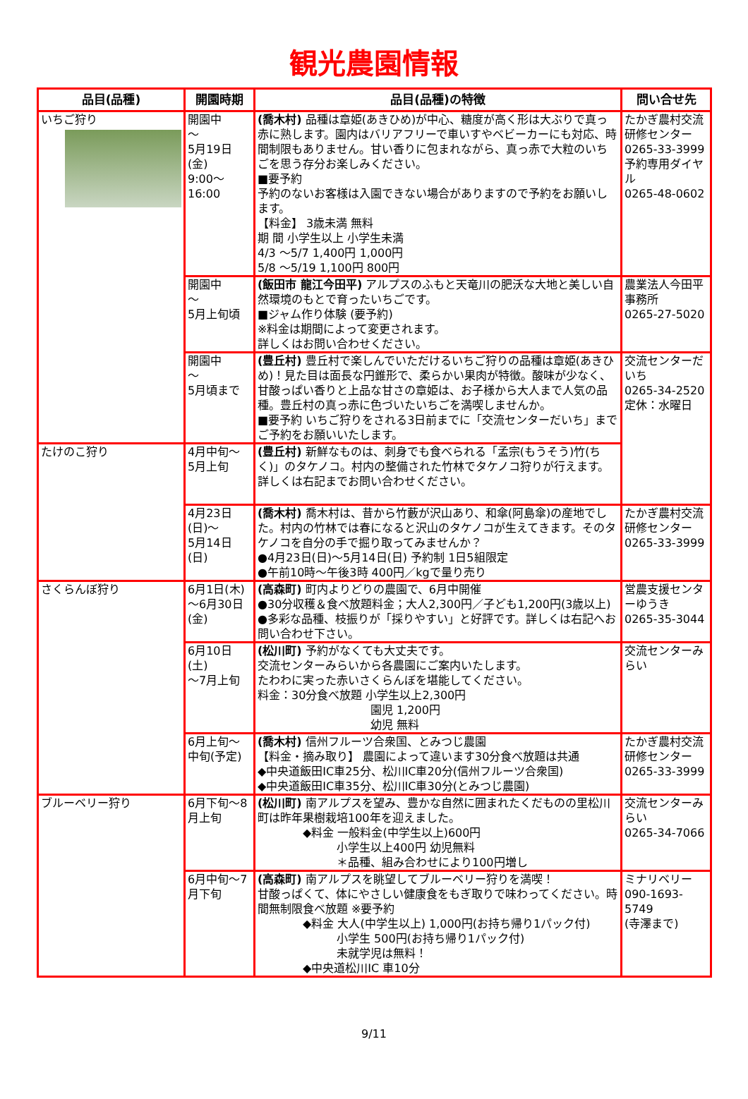観光農園情報
| 品目(品種) | 開園時期 | 品目(品種)の特徴 | 問い合せ先 |
| --- | --- | --- | --- |
| いちご狩り | 開園中 ～ 5月19日 (金) 9:00～16:00 | (喬木村) 品種は章姫(あきひめ)が中心、糖度が高く形は大ぶりで真っ赤に熟します。園内はバリアフリーで車いすやベビーカーにも対応、時間制限もありません。甘い香りに包まれながら、真っ赤で大粒のいちごを思う存分お楽しみください。 ■要予約 予約のないお客様は入園できない場合がありますので予約をお願いします。 【料金】 3歳未満 無料 期 間 小学生以上 小学生未満 4/3 ～5/7 1,400円 1,000円 5/8 ～5/19 1,100円 800円 | たかぎ農村交流研修センター 0265-33-3999 予約専用ダイヤル 0265-48-0602 |
| | 開園中 ～ 5月上旬頃 | (飯田市 龍江今田平) アルプスのふもと天竜川の肥沃な大地と美しい自然環境のもとで育ったいちごです。 ■ジャム作り体験 (要予約) ※料金は期間によって変更されます。 詳しくはお問い合わせください。 | 農業法人今田平事務所 0265-27-5020 |
| | 開園中 ～ 5月頃まで | (豊丘村) 豊丘村で楽しんでいただけるいちご狩りの品種は章姫(あきひめ)！見た目は面長な円錐形で、柔らかい果肉が特徴。酸味が少なく、甘酸っぱい香りと上品な甘さの章姫は、お子様から大人まで人気の品種。豊丘村の真っ赤に色づいたいちごを満喫しませんか。 ■要予約 いちご狩りをされる3日前までに「交流センターだいち」までご予約をお願いいたします。 | 交流センターだいち 0265-34-2520 定休：水曜日 |
| たけのこ狩り | 4月中旬～ 5月上旬 | (豊丘村) 新鮮なものは、刺身でも食べられる「孟宗(もうそう)竹(ちく)」のタケノコ。村内の整備された竹林でタケノコ狩りが行えます。 詳しくは右記までお問い合わせください。 | |
| | 4月23日 (日)～ 5月14日 (日) | (喬木村) 喬木村は、昔から竹藪が沢山あり、和傘(阿島傘)の産地でした。村内の竹林では春になると沢山のタケノコが生えてきます。そのタケノコを自分の手で掘り取ってみませんか？ ●4月23日(日)～5月14日(日) 予約制 1日5組限定 ●午前10時～午後3時 400円／kgで量り売り | たかぎ農村交流研修センター 0265-33-3999 |
| さくらんぼ狩り | 6月1日(木)～6月30日(金) | (高森町) 町内よりどりの農園で、6月中開催 ●30分収穫＆食べ放題料金；大人2,300円／子ども1,200円(3歳以上) ●多彩な品種、枝振りが「採りやすい」と好評です。詳しくは右記へお問い合わせ下さい。 | 営農支援センターゆうき 0265-35-3044 |
| | 6月10日 (土) ～7月上旬 | (松川町) 予約がなくても大丈夫です。 交流センターみらいから各農園にご案内いたします。 たわわに実った赤いさくらんぼを堪能してください。 料金：30分食べ放題 小学生以上2,300円 園児 1,200円 幼児 無料 | 交流センターみらい |
| | 6月上旬～ 中旬(予定) | (喬木村) 信州フルーツ合衆国、とみつじ農園 【料金・摘み取り】 農園によって違います30分食べ放題は共通 ◆中央道飯田IC車25分、松川IC車20分(信州フルーツ合衆国) ◆中央道飯田IC車35分、松川IC車30分(とみつじ農園) | たかぎ農村交流 研修センター 0265-33-3999 |
| ブルーベリー狩り | 6月下旬～8月上旬 | (松川町) 南アルプスを望み、豊かな自然に囲まれたくだものの里松川町は昨年果樹栽培100年を迎えました。 ◆料金 一般料金(中学生以上)600円 小学生以上400円 幼児無料 ＊品種、組み合わせにより100円増し | 交流センターみらい 0265-34-7066 |
| | 6月中旬～7月下旬 | (高森町) 南アルプスを眺望してブルーベリー狩りを満喫！ 甘酸っぱくて、体にやさしい健康食をもぎ取りで味わってください。時間無制限食べ放題 ※要予約 ◆料金 大人(中学生以上) 1,000円(お持ち帰り1パック付) 小学生 500円(お持ち帰り1パック付) 未就学児は無料！ ◆中央道松川IC 車10分 | ミナリベリー 090-1693-5749 (寺澤まで) |
9/11